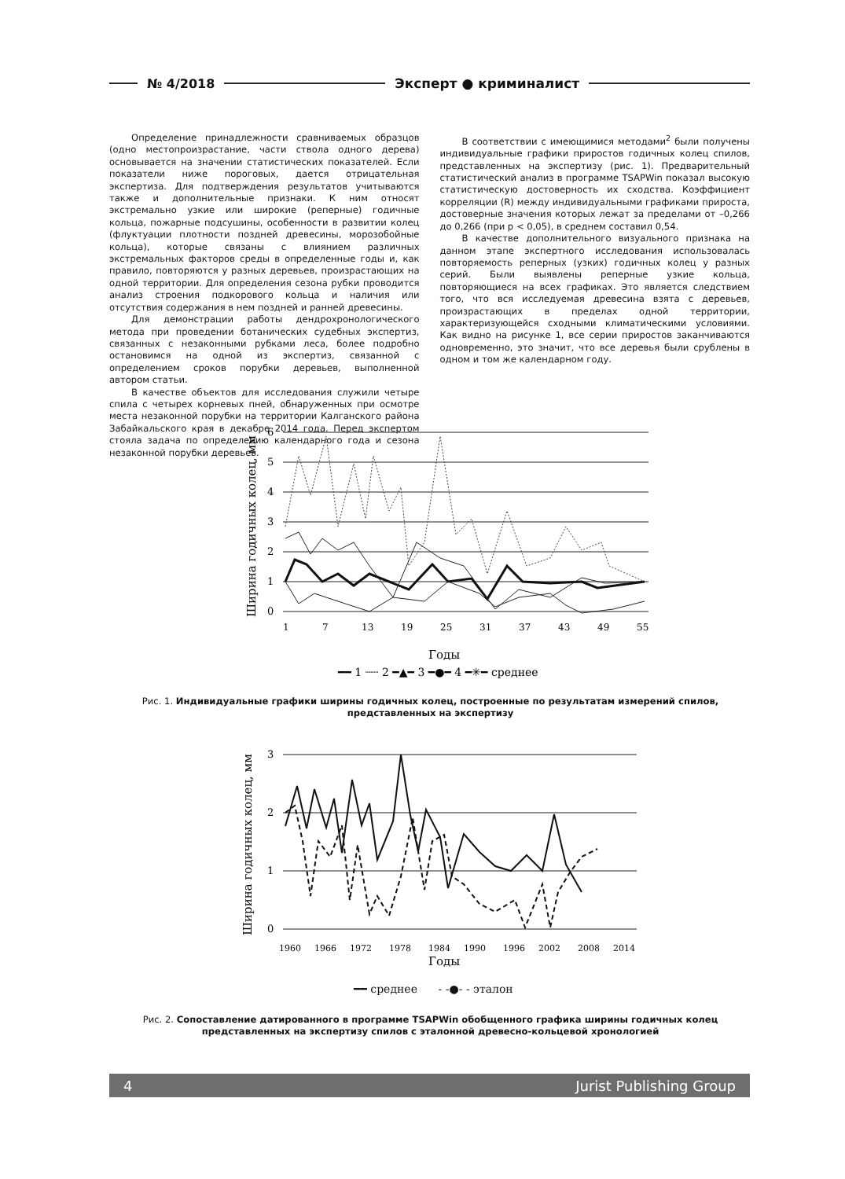№ 4/2018 Эксперт ● криминалист
Определение принадлежности сравниваемых образцов (одно местопроизрастание, части ствола одного дерева) основывается на значении статистических показателей. Если показатели ниже пороговых, дается отрицательная экспертиза. Для подтверждения результатов учитываются также и дополнительные признаки. К ним относят экстремально узкие или широкие (реперные) годичные кольца, пожарные подсушины, особенности в развитии колец (флуктуации плотности поздней древесины, морозобойные кольца), которые связаны с влиянием различных экстремальных факторов среды в определенные годы и, как правило, повторяются у разных деревьев, произрастающих на одной территории. Для определения сезона рубки проводится анализ строения подкорового кольца и наличия или отсутствия содержания в нем поздней и ранней древесины.
Для демонстрации работы дендрохронологического метода при проведении ботанических судебных экспертиз, связанных с незаконными рубками леса, более подробно остановимся на одной из экспертиз, связанной с определением сроков порубки деревьев, выполненной автором статьи.
В качестве объектов для исследования служили четыре спила с четырех корневых пней, обнаруженных при осмотре места незаконной порубки на территории Калганского района Забайкальского края в декабре 2014 года. Перед экспертом стояла задача по определению календарного года и сезона незаконной порубки деревьев.
В соответствии с имеющимися методами<sup>2</sup> были получены индивидуальные графики приростов годичных колец спилов, представленных на экспертизу (рис. 1). Предварительный статистический анализ в программе TSAPWin показал высокую статистическую достоверность их сходства. Коэффициент корреляции (R) между индивидуальными графиками прироста, достоверные значения которых лежат за пределами от –0,266 до 0,266 (при p < 0,05), в среднем составил 0,54.
В качестве дополнительного визуального признака на данном этапе экспертного исследования использовалась повторяемость реперных (узких) годичных колец у разных серий. Были выявлены реперные узкие кольца, повторяющиеся на всех графиках. Это является следствием того, что вся исследуемая древесина взята с деревьев, произрастающих в пределах одной территории, характеризующейся сходными климатическими условиями. Как видно на рисунке 1, все серии приростов заканчиваются одновременно, это значит, что все деревья были срублены в одном и том же календарном году.
6
5
4
3
2
1
0
Ширина годичных колец, мм
1
7
13
19
25
31
37
43
49
55
Годы
━━ 1 ┈┈ 2 ━▲━ 3 ━●━ 4 ━✳━ среднее
Рис. 1. Индивидуальные графики ширины годичных колец, построенные по результатам измерений спилов, представленных на экспертизу
3
2
1
0
Ширина годичных колец, мм
1960
1966
1972
1978
1984
1990
1996
2002
2008
2014
Годы
━━ среднее - -●- - эталон
Рис. 2. Сопоставление датированного в программе TSAPWin обобщенного графика ширины годичных колец представленных на экспертизу спилов с эталонной древесно-кольцевой хронологией
4 Jurist Publishing Group